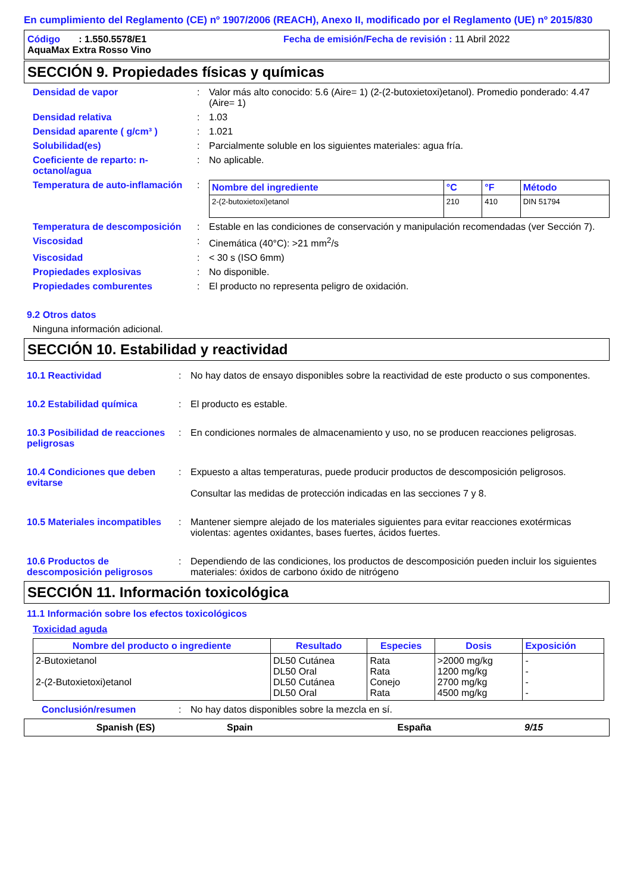En cumplimiento del Reglamento (CE) nº 1907/2006 (REACH), Anexo II, modificado por el Reglamento (UE) nº 2015/830
Código : 1.550.5578/E1 Fecha de emisión/Fecha de revisión : 11 Abril 2022
AquaMax Extra Rosso Vino
SECCIÓN 9. Propiedades físicas y químicas
Densidad de vapor : Valor más alto conocido: 5.6 (Aire= 1) (2-(2-butoxietoxi)etanol). Promedio ponderado: 4.47 (Aire= 1)
Densidad relativa : 1.03
Densidad aparente ( g/cm³ ) : 1.021
Solubilidad(es) : Parcialmente soluble en los siguientes materiales: agua fría.
Coeficiente de reparto: n-octanol/agua
: No aplicable.
Temperatura de auto-inflamación
:
| Nombre del ingrediente | °C | °F | Método |
| --- | --- | --- | --- |
| 2-(2-butoxietoxi)etanol | 210 | 410 | DIN 51794 |
Temperatura de descomposición
: Estable en las condiciones de conservación y manipulación recomendadas (ver Sección 7).
Viscosidad : Cinemática (40°C): >21 mm<sup>2</sup>/s
Viscosidad : < 30 s (ISO 6mm)
Propiedades explosivas : No disponible.
Propiedades comburentes : El producto no representa peligro de oxidación.
9.2 Otros datos
Ninguna información adicional.
SECCIÓN 10. Estabilidad y reactividad
10.1 Reactividad : No hay datos de ensayo disponibles sobre la reactividad de este producto o sus componentes.
10.2 Estabilidad química : El producto es estable.
10.3 Posibilidad de reacciones peligrosas
: En condiciones normales de almacenamiento y uso, no se producen reacciones peligrosas.
10.4 Condiciones que deben evitarse
: Expuesto a altas temperaturas, puede producir productos de descomposición peligrosos.
Consultar las medidas de protección indicadas en las secciones 7 y 8.
10.5 Materiales incompatibles
: Mantener siempre alejado de los materiales siguientes para evitar reacciones exotérmicas violentas: agentes oxidantes, bases fuertes, ácidos fuertes.
10.6 Productos de descomposición peligrosos
: Dependiendo de las condiciones, los productos de descomposición pueden incluir los siguientes materiales: óxidos de carbono óxido de nitrógeno
SECCIÓN 11. Información toxicológica
11.1 Información sobre los efectos toxicológicos
Toxicidad aguda
| Nombre del producto o ingrediente | Resultado | Especies | Dosis | Exposición |
| --- | --- | --- | --- | --- |
| 2-Butoxietanol 2-(2-Butoxietoxi)etanol | DL50 Cutánea DL50 Oral DL50 Cutánea DL50 Oral | Rata Rata Conejo Rata | >2000 mg/kg 1200 mg/kg 2700 mg/kg 4500 mg/kg | - - - - |
Conclusión/resumen : No hay datos disponibles sobre la mezcla en sí.
Spanish (ES) Spain España 9/15